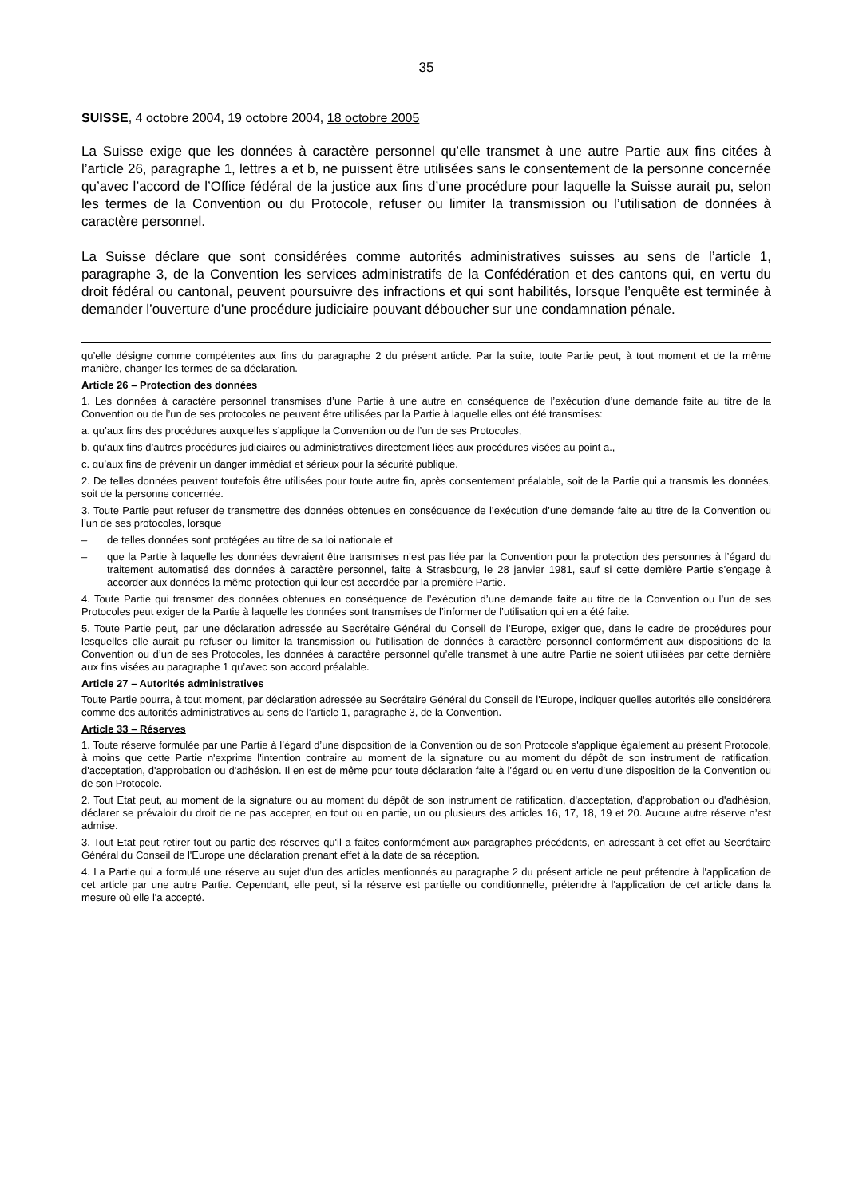35
SUISSE, 4 octobre 2004, 19 octobre 2004, 18 octobre 2005
La Suisse exige que les données à caractère personnel qu’elle transmet à une autre Partie aux fins citées à l’article 26, paragraphe 1, lettres a et b, ne puissent être utilisées sans le consentement de la personne concernée qu’avec l’accord de l’Office fédéral de la justice aux fins d’une procédure pour laquelle la Suisse aurait pu, selon les termes de la Convention ou du Protocole, refuser ou limiter la transmission ou l’utilisation de données à caractère personnel.
La Suisse déclare que sont considérées comme autorités administratives suisses au sens de l’article 1, paragraphe 3, de la Convention les services administratifs de la Confédération et des cantons qui, en vertu du droit fédéral ou cantonal, peuvent poursuivre des infractions et qui sont habilités, lorsque l’enquête est terminée à demander l’ouverture d’une procédure judiciaire pouvant déboucher sur une condamnation pénale.
qu’elle désigne comme compétentes aux fins du paragraphe 2 du présent article. Par la suite, toute Partie peut, à tout moment et de la même manière, changer les termes de sa déclaration.
Article 26 – Protection des données
1. Les données à caractère personnel transmises d’une Partie à une autre en conséquence de l’exécution d’une demande faite au titre de la Convention ou de l’un de ses protocoles ne peuvent être utilisées par la Partie à laquelle elles ont été transmises:
a. qu’aux fins des procédures auxquelles s’applique la Convention ou de l’un de ses Protocoles,
b. qu’aux fins d’autres procédures judiciaires ou administratives directement liées aux procédures visées au point a.,
c. qu’aux fins de prévenir un danger immédiat et sérieux pour la sécurité publique.
2. De telles données peuvent toutefois être utilisées pour toute autre fin, après consentement préalable, soit de la Partie qui a transmis les données, soit de la personne concernée.
3. Toute Partie peut refuser de transmettre des données obtenues en conséquence de l’exécution d’une demande faite au titre de la Convention ou l’un de ses protocoles, lorsque
– de telles données sont protégées au titre de sa loi nationale et
– que la Partie à laquelle les données devraient être transmises n’est pas liée par la Convention pour la protection des personnes à l’égard du traitement automatisé des données à caractère personnel, faite à Strasbourg, le 28 janvier 1981, sauf si cette dernière Partie s’engage à accorder aux données la même protection qui leur est accordée par la première Partie.
4. Toute Partie qui transmet des données obtenues en conséquence de l’exécution d’une demande faite au titre de la Convention ou l’un de ses Protocoles peut exiger de la Partie à laquelle les données sont transmises de l’informer de l’utilisation qui en a été faite.
5. Toute Partie peut, par une déclaration adressée au Secrétaire Général du Conseil de l’Europe, exiger que, dans le cadre de procédures pour lesquelles elle aurait pu refuser ou limiter la transmission ou l'utilisation de données à caractère personnel conformément aux dispositions de la Convention ou d’un de ses Protocoles, les données à caractère personnel qu’elle transmet à une autre Partie ne soient utilisées par cette dernière aux fins visées au paragraphe 1 qu’avec son accord préalable.
Article 27 – Autorités administratives
Toute Partie pourra, à tout moment, par déclaration adressée au Secrétaire Général du Conseil de l'Europe, indiquer quelles autorités elle considérera comme des autorités administratives au sens de l’article 1, paragraphe 3, de la Convention.
Article 33 – Réserves
1. Toute réserve formulée par une Partie à l’égard d’une disposition de la Convention ou de son Protocole s'applique également au présent Protocole, à moins que cette Partie n'exprime l'intention contraire au moment de la signature ou au moment du dépôt de son instrument de ratification, d'acceptation, d'approbation ou d'adhésion. Il en est de même pour toute déclaration faite à l’égard ou en vertu d’une disposition de la Convention ou de son Protocole.
2. Tout Etat peut, au moment de la signature ou au moment du dépôt de son instrument de ratification, d'acceptation, d'approbation ou d'adhésion, déclarer se prévaloir du droit de ne pas accepter, en tout ou en partie, un ou plusieurs des articles 16, 17, 18, 19 et 20. Aucune autre réserve n’est admise.
3. Tout Etat peut retirer tout ou partie des réserves qu'il a faites conformément aux paragraphes précédents, en adressant à cet effet au Secrétaire Général du Conseil de l'Europe une déclaration prenant effet à la date de sa réception.
4. La Partie qui a formulé une réserve au sujet d'un des articles mentionnés au paragraphe 2 du présent article ne peut prétendre à l'application de cet article par une autre Partie. Cependant, elle peut, si la réserve est partielle ou conditionnelle, prétendre à l'application de cet article dans la mesure où elle l'a accepté.